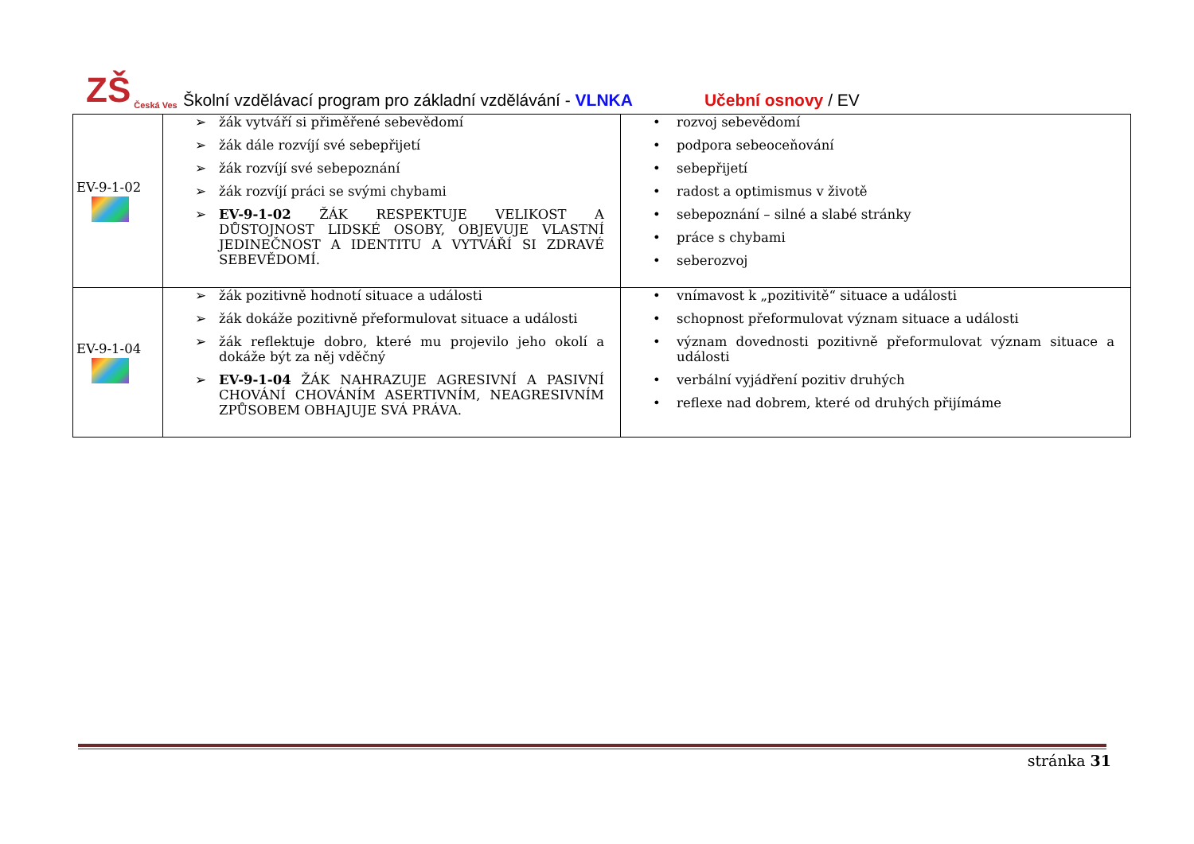ZŠ Česká Ves
Školní vzdělávací program pro základní vzdělávání - VLNKA Učební osnovy / EV
| EV-9-1-02 | ➢ žák vytváří si přiměřené sebevědomí ➢ žák dále rozvíjí své sebepřijetí ➢ žák rozvíjí své sebepoznání ➢ žák rozvíjí práci se svými chybami ➢ EV-9-1-02 ŽÁK RESPEKTUJE VELIKOST A DŮSTOJNOST LIDSKÉ OSOBY, OBJEVUJE VLASTNÍ JEDINEČNOST A IDENTITU A VYTVÁŘÍ SI ZDRAVÉ SEBEVĚDOMÍ. | • rozvoj sebevědomí • podpora sebeoceňování • sebepřijetí • radost a optimismus v životě • sebepoznání – silné a slabé stránky • práce s chybami • seberozvoj |
| EV-9-1-04 | ➢ žák pozitivně hodnotí situace a události ➢ žák dokáže pozitivně přeformulovat situace a události ➢ žák reflektuje dobro, které mu projevilo jeho okolí a dokáže být za něj vděčný ➢ EV-9-1-04 ŽÁK NAHRAZUJE AGRESIVNÍ A PASIVNÍ CHOVÁNÍ CHOVÁNÍM ASERTIVNÍM, NEAGRESIVNÍM ZPŮSOBEM OBHAJUJE SVÁ PRÁVA. | • vnímavost k „pozitivitě“ situace a události • schopnost přeformulovat význam situace a události • význam dovednosti pozitivně přeformulovat význam situace a události • verbální vyjádření pozitiv druhých • reflexe nad dobrem, které od druhých přijímáme |
stránka 31